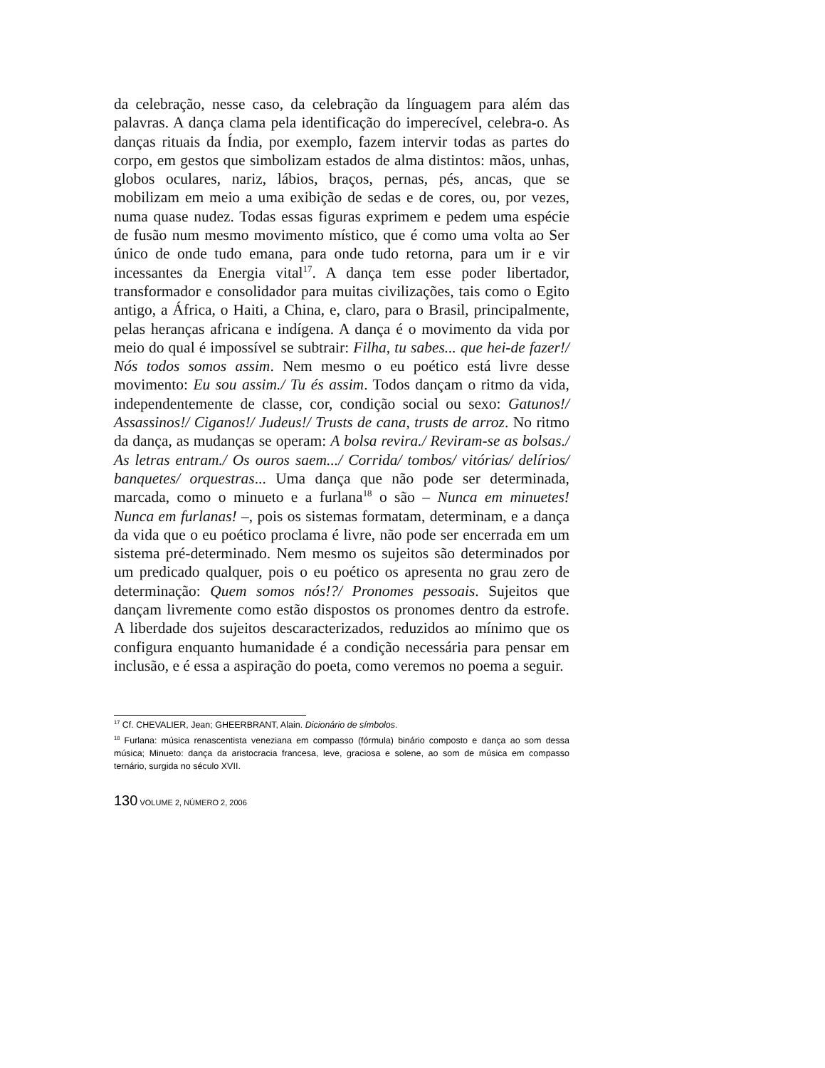da celebração, nesse caso, da celebração da língua­gem para além das palavras. A dança clama pela identificação do imperecível, celebra-o. As danças rituais da Índia, por exemplo, fazem intervir todas as partes do corpo, em gestos que simbolizam estados de alma distintos: mãos, unhas, globos oculares, nariz, lábios, braços, pernas, pés, ancas, que se mobilizam em meio a uma exibição de sedas e de cores, ou, por vezes, numa quase nudez. Todas essas figuras exprimem e pedem uma espé­cie de fusão num mesmo movimento místico, que é como uma volta ao Ser único de onde tudo emana, para onde tudo retorna, para um ir e vir incessantes da Energia vital<sup>17</sup>. A dança tem esse poder libertador, transformador e consolidador para muitas civilizações, tais como o Egito antigo, a África, o Haiti, a China, e, claro, para o Brasil, princi­palmente, pelas heranças africana e indígena. A dança é o movimento da vida por meio do qual é impossível se subtrair: Filha, tu sabes... que hei-de fazer!/ Nós todos somos assim. Nem mesmo o eu poético está livre desse movimento: Eu sou assim./ Tu és assim. Todos dan­çam o ritmo da vida, independentemente de classe, cor, condição soci­al ou sexo: Gatunos!/ Assassinos!/ Ciganos!/ Judeus!/ Trusts de cana, trusts de arroz. No ritmo da dança, as mudanças se operam: A bolsa revira./ Reviram-se as bolsas./ As letras entram./ Os ouros saem.../ Corrida/ tombos/ vitórias/ delírios/ banquetes/ orquestras... Uma dan­ça que não pode ser determinada, marcada, como o minueto e a furla­na<sup>18</sup> o são – Nunca em minuetes! Nunca em furlanas! –, pois os siste­mas formatam, determinam, e a dança da vida que o eu poético pro­clama é livre, não pode ser encerrada em um sistema pré-determinado. Nem mesmo os sujeitos são determinados por um predicado qualquer, pois o eu poético os apresenta no grau zero de determinação: Quem somos nós!?/ Pronomes pessoais. Sujeitos que dançam livremente como estão dispostos os pronomes dentro da estrofe. A liberdade dos sujeitos descaracterizados, reduzidos ao mínimo que os configura en­quanto humanidade é a condição necessária para pensar em inclusão, e é essa a aspiração do poeta, como veremos no poema a seguir.
<sup>17</sup> Cf. CHEVALIER, Jean; GHEERBRANT, Alain. Dicionário de símbolos.
<sup>18</sup> Furlana: música renascentista veneziana em compasso (fórmula) binário composto e dança ao som dessa música; Minueto: dança da aristocracia francesa, leve, graciosa e solene, ao som de música em compasso ternário, surgida no século XVII.
130 VOLUME 2, NÚMERO 2, 2006